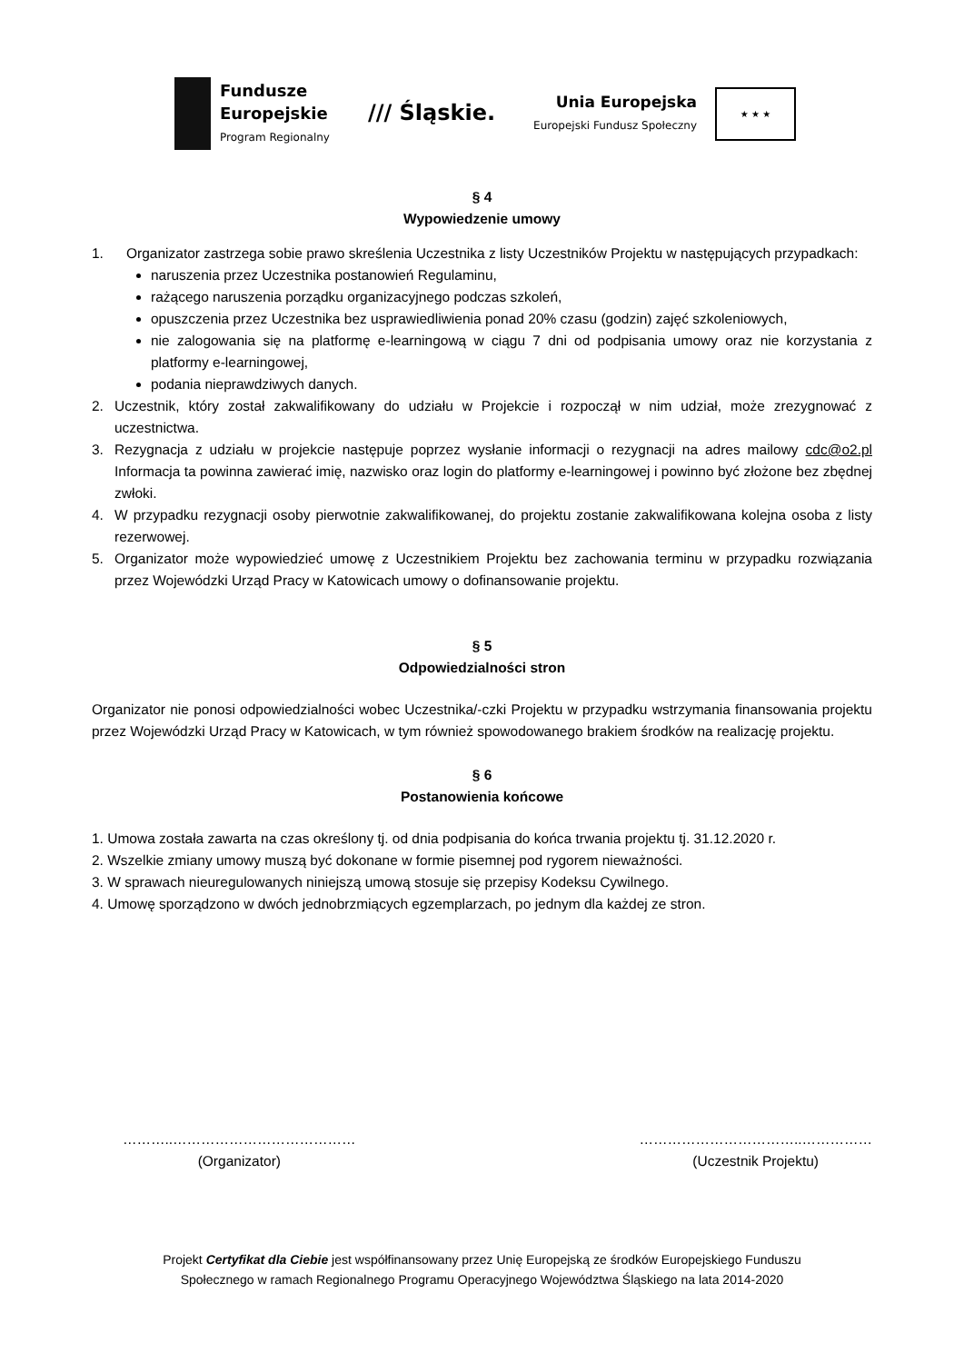Fundusze
Europejskie
Program Regionalny
/// Śląskie.
Unia Europejska
Europejski Fundusz Społeczny
★ ★ ★
§ 4
Wypowiedzenie umowy
1. Organizator zastrzega sobie prawo skreślenia Uczestnika z listy Uczestników Projektu w następujących przypadkach:
naruszenia przez Uczestnika postanowień Regulaminu,
rażącego naruszenia porządku organizacyjnego podczas szkoleń,
opuszczenia przez Uczestnika bez usprawiedliwienia ponad 20% czasu (godzin) zajęć szkoleniowych,
nie zalogowania się na platformę e-learningową w ciągu 7 dni od podpisania umowy oraz nie korzystania z platformy e-learningowej,
podania nieprawdziwych danych.
2. Uczestnik, który został zakwalifikowany do udziału w Projekcie i rozpoczął w nim udział, może zrezygnować z uczestnictwa.
3. Rezygnacja z udziału w projekcie następuje poprzez wysłanie informacji o rezygnacji na adres mailowy cdc@o2.pl Informacja ta powinna zawierać imię, nazwisko oraz login do platformy e-learningowej i powinno być złożone bez zbędnej zwłoki.
4. W przypadku rezygnacji osoby pierwotnie zakwalifikowanej, do projektu zostanie zakwalifikowana kolejna osoba z listy rezerwowej.
5. Organizator może wypowiedzieć umowę z Uczestnikiem Projektu bez zachowania terminu w przypadku rozwiązania przez Wojewódzki Urząd Pracy w Katowicach umowy o dofinansowanie projektu.
§ 5
Odpowiedzialności stron
Organizator nie ponosi odpowiedzialności wobec Uczestnika/-czki Projektu w przypadku wstrzymania finansowania projektu przez Wojewódzki Urząd Pracy w Katowicach, w tym również spowodowanego brakiem środków na realizację projektu.
§ 6
Postanowienia końcowe
1. Umowa została zawarta na czas określony tj. od dnia podpisania do końca trwania projektu tj. 31.12.2020 r.
2. Wszelkie zmiany umowy muszą być dokonane w formie pisemnej pod rygorem nieważności.
3. W sprawach nieuregulowanych niniejszą umową stosuje się przepisy Kodeksu Cywilnego.
4. Umowę sporządzono w dwóch jednobrzmiących egzemplarzach, po jednym dla każdej ze stron.
………..…………………………………
(Organizator)
……………………………..……………
(Uczestnik Projektu)
Projekt Certyfikat dla Ciebie jest współfinansowany przez Unię Europejską ze środków Europejskiego Funduszu
Społecznego w ramach Regionalnego Programu Operacyjnego Województwa Śląskiego na lata 2014-2020